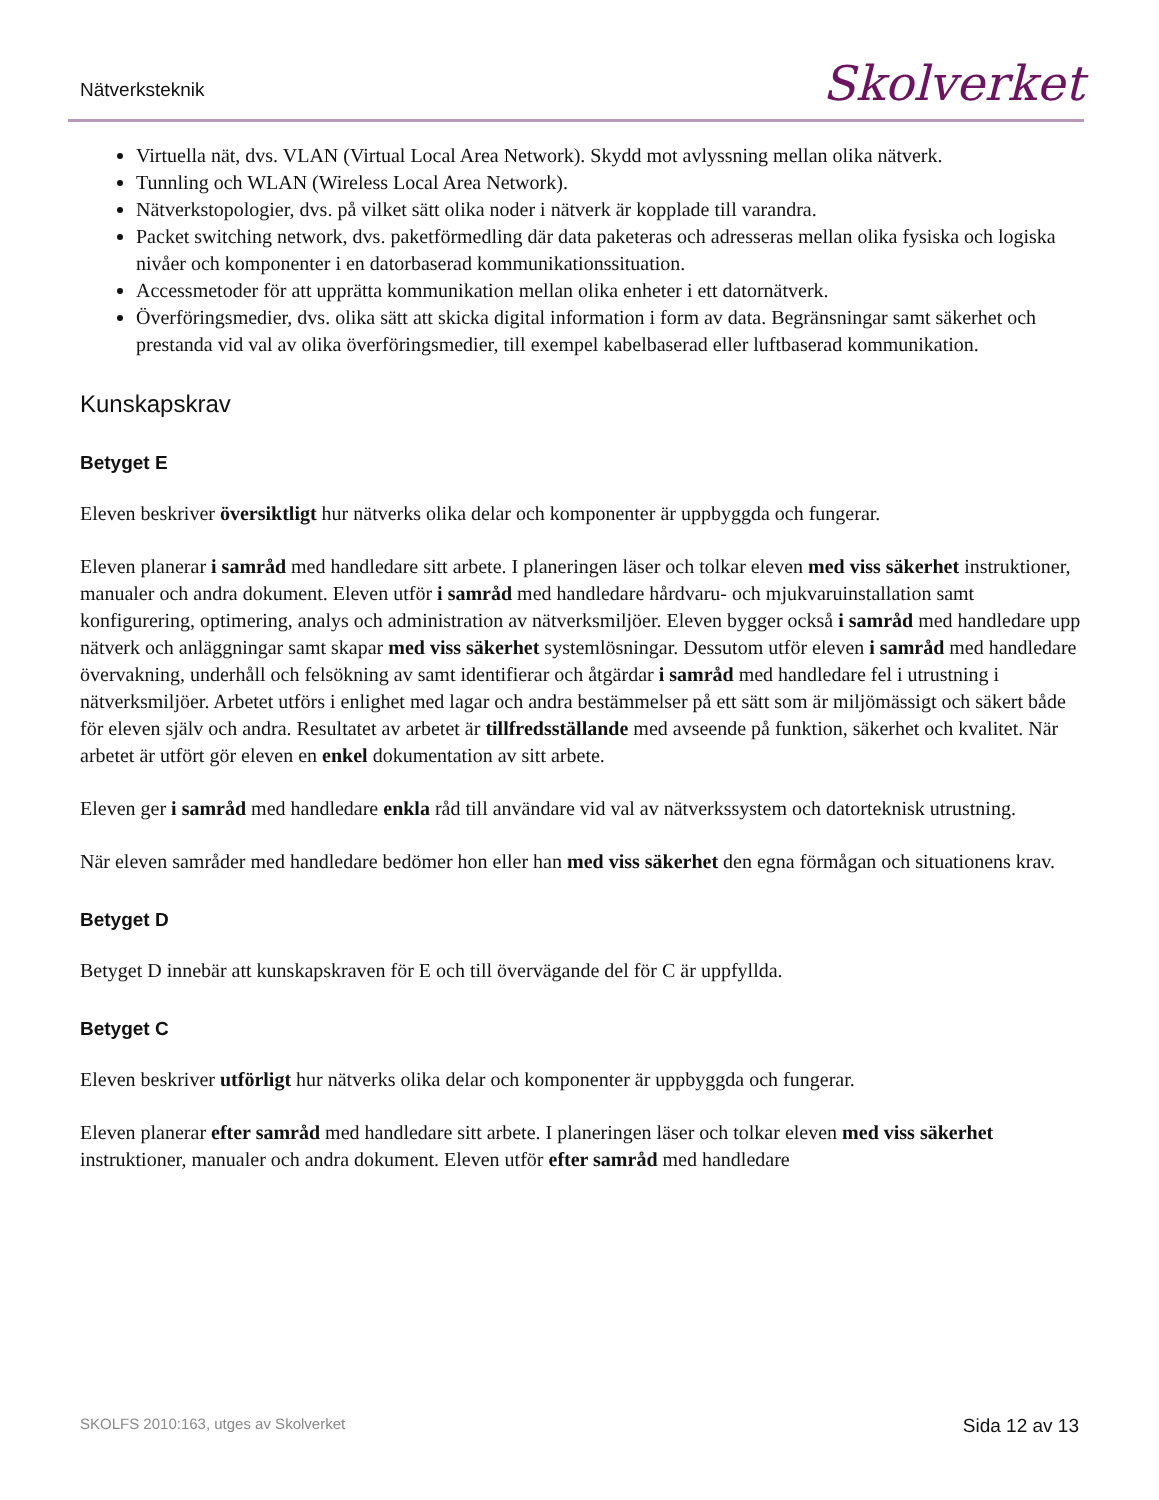Nätverksteknik Skolverket
Virtuella nät, dvs. VLAN (Virtual Local Area Network). Skydd mot avlyssning mellan olika nätverk.
Tunnling och WLAN (Wireless Local Area Network).
Nätverkstopologier, dvs. på vilket sätt olika noder i nätverk är kopplade till varandra.
Packet switching network, dvs. paketförmedling där data paketeras och adresseras mellan olika fysiska och logiska nivåer och komponenter i en datorbaserad kommunikationssituation.
Accessmetoder för att upprätta kommunikation mellan olika enheter i ett datornätverk.
Överföringsmedier, dvs. olika sätt att skicka digital information i form av data. Begränsningar samt säkerhet och prestanda vid val av olika överföringsmedier, till exempel kabelbaserad eller luftbaserad kommunikation.
Kunskapskrav
Betyget E
Eleven beskriver översiktligt hur nätverks olika delar och komponenter är uppbyggda och fungerar.
Eleven planerar i samråd med handledare sitt arbete. I planeringen läser och tolkar eleven med viss säkerhet instruktioner, manualer och andra dokument. Eleven utför i samråd med handledare hårdvaru- och mjukvaruinstallation samt konfigurering, optimering, analys och administration av nätverksmiljöer. Eleven bygger också i samråd med handledare upp nätverk och anläggningar samt skapar med viss säkerhet systemlösningar. Dessutom utför eleven i samråd med handledare övervakning, underhåll och felsökning av samt identifierar och åtgärdar i samråd med handledare fel i utrustning i nätverksmiljöer. Arbetet utförs i enlighet med lagar och andra bestämmelser på ett sätt som är miljömässigt och säkert både för eleven själv och andra. Resultatet av arbetet är tillfredsställande med avseende på funktion, säkerhet och kvalitet. När arbetet är utfört gör eleven en enkel dokumentation av sitt arbete.
Eleven ger i samråd med handledare enkla råd till användare vid val av nätverkssystem och datorteknisk utrustning.
När eleven samråder med handledare bedömer hon eller han med viss säkerhet den egna förmågan och situationens krav.
Betyget D
Betyget D innebär att kunskapskraven för E och till övervägande del för C är uppfyllda.
Betyget C
Eleven beskriver utförligt hur nätverks olika delar och komponenter är uppbyggda och fungerar.
Eleven planerar efter samråd med handledare sitt arbete. I planeringen läser och tolkar eleven med viss säkerhet instruktioner, manualer och andra dokument. Eleven utför efter samråd med handledare
SKOLFS 2010:163, utges av Skolverket Sida 12 av 13